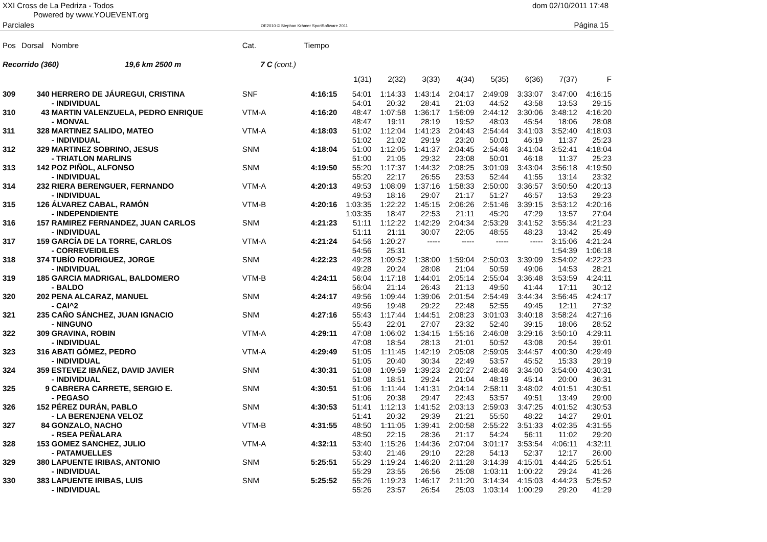XXI Cross de La Pedriza - Todos
Powered by www.YOUEVENT.org
dom 02/10/2011 17:48
Parciales
OE2010 © Stephan Krämer SportSoftware 2011
Página 15
| Pos | Dorsal | Nombre | Cat. | | Tiempo | | | | | | | | |
| Recorrido (360) 19,6 km 2500 m | | | 7 C | (cont.) | | | | | | | | | |
| | | | | | | 1(31) | 2(32) | 3(33) | 4(34) | 5(35) | 6(36) | 7(37) | F |
| 309 | 340 | HERRERO DE JÁUREGUI, CRISTINA | SNF | | 4:16:15 | 54:01 | 1:14:33 | 1:43:14 | 2:04:17 | 2:49:09 | 3:33:07 | 3:47:00 | 4:16:15 |
| | | - INDIVIDUAL | | | | 54:01 | 20:32 | 28:41 | 21:03 | 44:52 | 43:58 | 13:53 | 29:15 |
| 310 | 43 | MARTIN VALENZUELA, PEDRO ENRIQUE | VTM-A | | 4:16:20 | 48:47 | 1:07:58 | 1:36:17 | 1:56:09 | 2:44:12 | 3:30:06 | 3:48:12 | 4:16:20 |
| | | - MONVAL | | | | 48:47 | 19:11 | 28:19 | 19:52 | 48:03 | 45:54 | 18:06 | 28:08 |
| 311 | 328 | MARTINEZ SALIDO, MATEO | VTM-A | | 4:18:03 | 51:02 | 1:12:04 | 1:41:23 | 2:04:43 | 2:54:44 | 3:41:03 | 3:52:40 | 4:18:03 |
| | | - INDIVIDUAL | | | | 51:02 | 21:02 | 29:19 | 23:20 | 50:01 | 46:19 | 11:37 | 25:23 |
| 312 | 329 | MARTINEZ SOBRINO, JESUS | SNM | | 4:18:04 | 51:00 | 1:12:05 | 1:41:37 | 2:04:45 | 2:54:46 | 3:41:04 | 3:52:41 | 4:18:04 |
| | | - TRIATLON MARLINS | | | | 51:00 | 21:05 | 29:32 | 23:08 | 50:01 | 46:18 | 11:37 | 25:23 |
| 313 | 142 | POZ PIÑOL, ALFONSO | SNM | | 4:19:50 | 55:20 | 1:17:37 | 1:44:32 | 2:08:25 | 3:01:09 | 3:43:04 | 3:56:18 | 4:19:50 |
| | | - INDIVIDUAL | | | | 55:20 | 22:17 | 26:55 | 23:53 | 52:44 | 41:55 | 13:14 | 23:32 |
| 314 | 232 | RIERA BERENGUER, FERNANDO | VTM-A | | 4:20:13 | 49:53 | 1:08:09 | 1:37:16 | 1:58:33 | 2:50:00 | 3:36:57 | 3:50:50 | 4:20:13 |
| | | - INDIVIDUAL | | | | 49:53 | 18:16 | 29:07 | 21:17 | 51:27 | 46:57 | 13:53 | 29:23 |
| 315 | 126 | ÁLVAREZ CABAL, RAMÓN | VTM-B | | 4:20:16 | 1:03:35 | 1:22:22 | 1:45:15 | 2:06:26 | 2:51:46 | 3:39:15 | 3:53:12 | 4:20:16 |
| | | - INDEPENDIENTE | | | | 1:03:35 | 18:47 | 22:53 | 21:11 | 45:20 | 47:29 | 13:57 | 27:04 |
| 316 | 157 | RAMIREZ FERNANDEZ, JUAN CARLOS | SNM | | 4:21:23 | 51:11 | 1:12:22 | 1:42:29 | 2:04:34 | 2:53:29 | 3:41:52 | 3:55:34 | 4:21:23 |
| | | - INDIVIDUAL | | | | 51:11 | 21:11 | 30:07 | 22:05 | 48:55 | 48:23 | 13:42 | 25:49 |
| 317 | 159 | GARCÍA DE LA TORRE, CARLOS | VTM-A | | 4:21:24 | 54:56 | 1:20:27 | ----- | ----- | ----- | ----- | 3:15:06 | 4:21:24 |
| | | - CORREVEIDILES | | | | 54:56 | 25:31 | | | | | 1:54:39 | 1:06:18 |
| 318 | 374 | TUBÍO RODRIGUEZ, JORGE | SNM | | 4:22:23 | 49:28 | 1:09:52 | 1:38:00 | 1:59:04 | 2:50:03 | 3:39:09 | 3:54:02 | 4:22:23 |
| | | - INDIVIDUAL | | | | 49:28 | 20:24 | 28:08 | 21:04 | 50:59 | 49:06 | 14:53 | 28:21 |
| 319 | 185 | GARCIA MADRIGAL, BALDOMERO | VTM-B | | 4:24:11 | 56:04 | 1:17:18 | 1:44:01 | 2:05:14 | 2:55:04 | 3:36:48 | 3:53:59 | 4:24:11 |
| | | - BALDO | | | | 56:04 | 21:14 | 26:43 | 21:13 | 49:50 | 41:44 | 17:11 | 30:12 |
| 320 | 202 | PENA ALCARAZ, MANUEL | SNM | | 4:24:17 | 49:56 | 1:09:44 | 1:39:06 | 2:01:54 | 2:54:49 | 3:44:34 | 3:56:45 | 4:24:17 |
| | | - CAI^2 | | | | 49:56 | 19:48 | 29:22 | 22:48 | 52:55 | 49:45 | 12:11 | 27:32 |
| 321 | 235 | CAÑO SÁNCHEZ, JUAN IGNACIO | SNM | | 4:27:16 | 55:43 | 1:17:44 | 1:44:51 | 2:08:23 | 3:01:03 | 3:40:18 | 3:58:24 | 4:27:16 |
| | | - NINGUNO | | | | 55:43 | 22:01 | 27:07 | 23:32 | 52:40 | 39:15 | 18:06 | 28:52 |
| 322 | 309 | GRAVINA, ROBIN | VTM-A | | 4:29:11 | 47:08 | 1:06:02 | 1:34:15 | 1:55:16 | 2:46:08 | 3:29:16 | 3:50:10 | 4:29:11 |
| | | - INDIVIDUAL | | | | 47:08 | 18:54 | 28:13 | 21:01 | 50:52 | 43:08 | 20:54 | 39:01 |
| 323 | 316 | ABATI GÓMEZ, PEDRO | VTM-A | | 4:29:49 | 51:05 | 1:11:45 | 1:42:19 | 2:05:08 | 2:59:05 | 3:44:57 | 4:00:30 | 4:29:49 |
| | | - INDIVIDUAL | | | | 51:05 | 20:40 | 30:34 | 22:49 | 53:57 | 45:52 | 15:33 | 29:19 |
| 324 | 359 | ESTEVEZ IBAÑEZ, DAVID JAVIER | SNM | | 4:30:31 | 51:08 | 1:09:59 | 1:39:23 | 2:00:27 | 2:48:46 | 3:34:00 | 3:54:00 | 4:30:31 |
| | | - INDIVIDUAL | | | | 51:08 | 18:51 | 29:24 | 21:04 | 48:19 | 45:14 | 20:00 | 36:31 |
| 325 | 9 | CABRERA CARRETE, SERGIO E. | SNM | | 4:30:51 | 51:06 | 1:11:44 | 1:41:31 | 2:04:14 | 2:58:11 | 3:48:02 | 4:01:51 | 4:30:51 |
| | | - PEGASO | | | | 51:06 | 20:38 | 29:47 | 22:43 | 53:57 | 49:51 | 13:49 | 29:00 |
| 326 | 152 | PÉREZ DURÁN, PABLO | SNM | | 4:30:53 | 51:41 | 1:12:13 | 1:41:52 | 2:03:13 | 2:59:03 | 3:47:25 | 4:01:52 | 4:30:53 |
| | | - LA BERENJENA VELOZ | | | | 51:41 | 20:32 | 29:39 | 21:21 | 55:50 | 48:22 | 14:27 | 29:01 |
| 327 | 84 | GONZALO, NACHO | VTM-B | | 4:31:55 | 48:50 | 1:11:05 | 1:39:41 | 2:00:58 | 2:55:22 | 3:51:33 | 4:02:35 | 4:31:55 |
| | | - RSEA PEÑALARA | | | | 48:50 | 22:15 | 28:36 | 21:17 | 54:24 | 56:11 | 11:02 | 29:20 |
| 328 | 153 | GOMEZ SANCHEZ, JULIO | VTM-A | | 4:32:11 | 53:40 | 1:15:26 | 1:44:36 | 2:07:04 | 3:01:17 | 3:53:54 | 4:06:11 | 4:32:11 |
| | | - PATAMUELLES | | | | 53:40 | 21:46 | 29:10 | 22:28 | 54:13 | 52:37 | 12:17 | 26:00 |
| 329 | 380 | LAPUENTE IRIBAS, ANTONIO | SNM | | 5:25:51 | 55:29 | 1:19:24 | 1:46:20 | 2:11:28 | 3:14:39 | 4:15:01 | 4:44:25 | 5:25:51 |
| | | - INDIVIDUAL | | | | 55:29 | 23:55 | 26:56 | 25:08 | 1:03:11 | 1:00:22 | 29:24 | 41:26 |
| 330 | 383 | LAPUENTE IRIBAS, LUIS | SNM | | 5:25:52 | 55:26 | 1:19:23 | 1:46:17 | 2:11:20 | 3:14:34 | 4:15:03 | 4:44:23 | 5:25:52 |
| | | - INDIVIDUAL | | | | 55:26 | 23:57 | 26:54 | 25:03 | 1:03:14 | 1:00:29 | 29:20 | 41:29 |